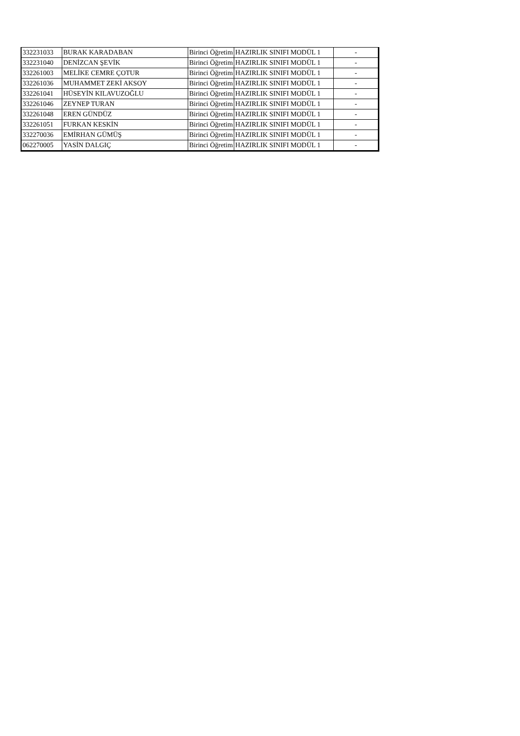| 332231033 | BURAK KARADABAN | Birinci Öğretim | HAZIRLIK SINIFI MODÜL 1 | - |
| 332231040 | DENİZCAN ŞEVİK | Birinci Öğretim | HAZIRLIK SINIFI MODÜL 1 | - |
| 332261003 | MELİKE CEMRE ÇOTUR | Birinci Öğretim | HAZIRLIK SINIFI MODÜL 1 | - |
| 332261036 | MUHAMMET ZEKİ AKSOY | Birinci Öğretim | HAZIRLIK SINIFI MODÜL 1 | - |
| 332261041 | HÜSEYİN KILAVUZOĞLU | Birinci Öğretim | HAZIRLIK SINIFI MODÜL 1 | - |
| 332261046 | ZEYNEP TURAN | Birinci Öğretim | HAZIRLIK SINIFI MODÜL 1 | - |
| 332261048 | EREN GÜNDÜZ | Birinci Öğretim | HAZIRLIK SINIFI MODÜL 1 | - |
| 332261051 | FURKAN KESKİN | Birinci Öğretim | HAZIRLIK SINIFI MODÜL 1 | - |
| 332270036 | EMİRHAN GÜMÜŞ | Birinci Öğretim | HAZIRLIK SINIFI MODÜL 1 | - |
| 062270005 | YASİN DALGIÇ | Birinci Öğretim | HAZIRLIK SINIFI MODÜL 1 | - |